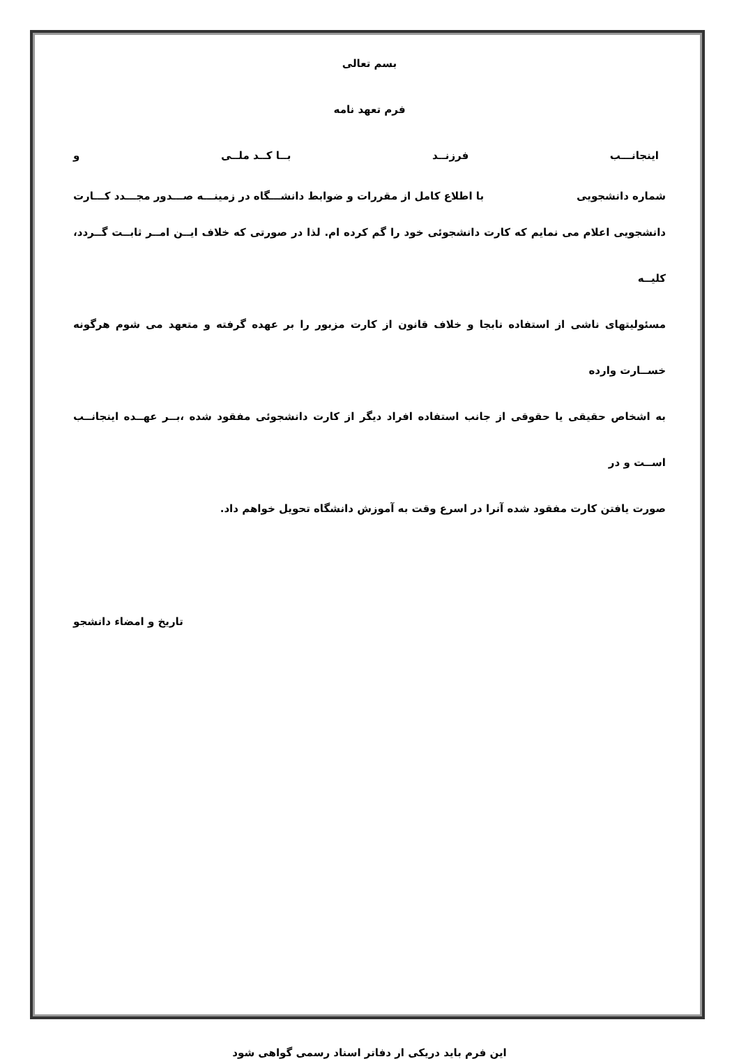بسم تعالی
فرم تعهد نامه
اینجانـــب فرزنــد بــا کــد ملــی و
شماره دانشجویی با اطلاع کامل از مقررات و ضوابط دانشـــگاه در زمینـــه صـــدور مجـــدد کـــارت
دانشجویی اعلام می نمایم که کارت دانشجوئی خود را گم کرده ام. لذا در صورتی که خلاف ایــن امــر ثابــت گــردد، کلیــه
مسئولیتهای ناشی از استفاده نابجا و خلاف قانون از کارت مزبور را بر عهده گرفته و متعهد می شوم هرگونه خســارت وارده
به اشخاص حقیقی یا حقوقی از جانب استفاده افراد دیگر از کارت دانشجوئی مفقود شده ،بــر عهــده اینجانــب اســت و در
صورت یافتن کارت مفقود شده آنرا در اسرع وقت به آموزش دانشگاه تحویل خواهم داد.
تاریخ و امضاء دانشجو
این فرم باید دریکی ار دفاتر اسناد رسمی گواهی شود